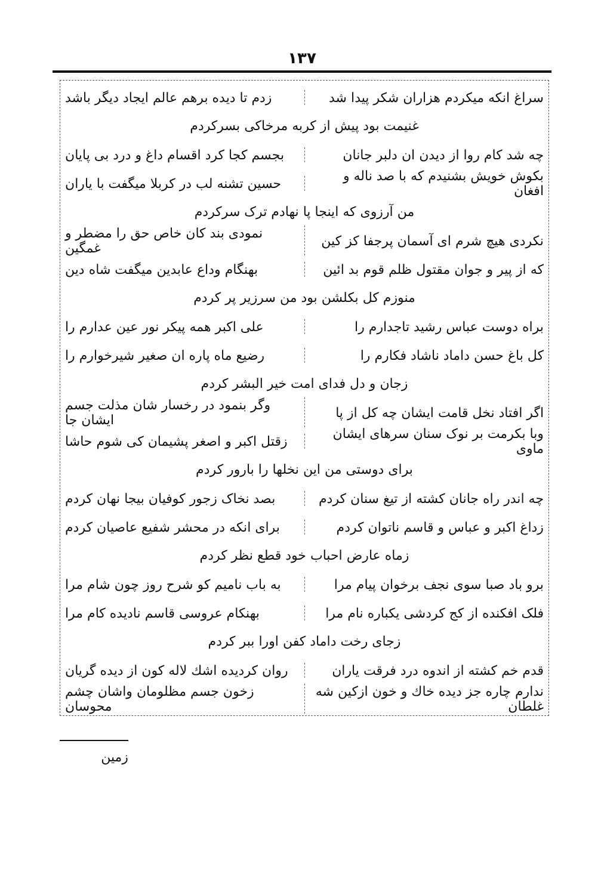١٣٧
سراغ انکه میکردم هزاران شکر پیدا شد
زدم تا دیده برهم عالم ایجاد دیگر باشد
غنیمت بود پیش از کربه مرخاکی بسرکردم
چه شد کام روا از دیدن ان دلبر جانان
بجسم کجا کرد اقسام داغ و درد بی پایان
بکوش خویش بشنیدم که با صد ناله و افغان
حسین تشنه لب در کربلا میگفت با یاران
من آرزوی که اینجا پا نهادم ترک سرکردم
نکردی هیچ شرم ای آسمان پرجفا کز کین
نمودی بند کان خاص حق را مضطر و غمگین
که از پیر و جوان مقتول ظلم قوم بد ائین
بهنگام وداع عابدین میگفت شاه دین
منوزم کل بکلشن بود من سرزیر پر کردم
براه دوست عباس رشید تاجدارم را
علی اکبر همه پیکر نور عین عدارم را
کل باغ حسن داماد ناشاد فکارم را
رضیع ماه پاره ان صغیر شیرخوارم را
زجان و دل فدای امت خیر البشر کردم
اگر افتاد نخل قامت ایشان چه کل از پا
وگر بنمود در رخسار شان مذلت جسم ایشان جا
وبا بکرمت بر نوک سنان سرهای ایشان ماوی
زقتل اکبر و اصغر پشیمان کی شوم حاشا
برای دوستی من این نخلها را بارور کردم
چه اندر راه جانان کشته از تیغ سنان کردم
بصد نخاک زجور کوفیان بیجا نهان کردم
زداغ اکبر و عباس و قاسم ناتوان کردم
برای انکه در محشر شفیع عاصیان کردم
زماه عارض احباب خود قطع نظر کردم
برو باد صبا سوی نجف برخوان پیام مرا
به باب نامیم کو شرح روز چون شام مرا
فلک افکنده از کج کردشی یکباره نام مرا
بهنکام عروسی قاسم نادیده کام مرا
زجای رخت داماد کفن اورا ببر کردم
قدم خم کشته از اندوه درد فرقت یاران
روان کردیده اشك لاله کون از دیده گریان
ندارم چاره جز دیده خاك و خون ازکین شه غلطان
زخون جسم مظلومان واشان چشم محوسان
زمین